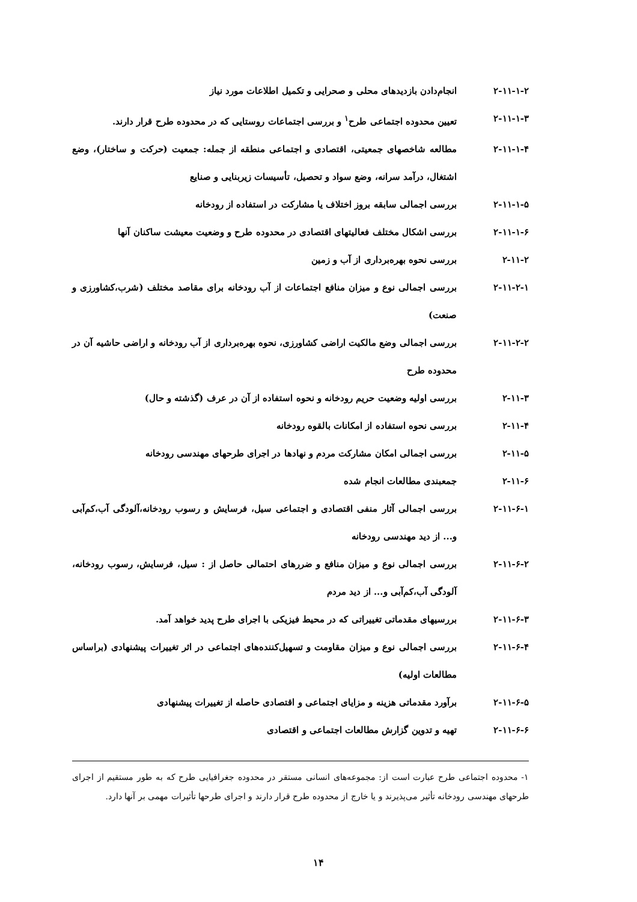۲-۱۱-۱-۲ انجام‌دادن بازدیدهای محلی و صحرایی و تکمیل اطلاعات مورد نیاز
۲-۱۱-۱-۳ تعیین محدوده اجتماعی طرح<sup>۱</sup> و بررسی اجتماعات روستایی که در محدوده طرح قرار دارند.
۲-۱۱-۱-۴ مطالعه شاخصهای جمعیتی، اقتصادی و اجتماعی منطقه از جمله: جمعیت (حرکت و ساختار)، وضع اشتغال، درآمد سرانه، وضع سواد و تحصیل، تأسیسات زیربنایی و صنایع
۲-۱۱-۱-۵ بررسی اجمالی سابقه بروز اختلاف یا مشارکت در استفاده از رودخانه
۲-۱۱-۱-۶ بررسی اشکال مختلف فعالیتهای اقتصادی در محدوده طرح و وضعیت معیشت ساکنان آنها
۲-۱۱-۲ بررسی نحوه بهره‌برداری از آب و زمین
۲-۱۱-۲-۱ بررسی اجمالی نوع و میزان منافع اجتماعات از آب رودخانه برای مقاصد مختلف (شرب،کشاورزی و صنعت)
۲-۱۱-۲-۲ بررسی اجمالی وضع مالکیت اراضی کشاورزی، نحوه بهره‌برداری از آب رودخانه و اراضی حاشیه آن در محدوده طرح
۲-۱۱-۳ بررسی اولیه وضعیت حریم رودخانه و نحوه استفاده از آن در عرف (گذشته و حال)
۲-۱۱-۴ بررسی نحوه استفاده از امکانات بالقوه رودخانه
۲-۱۱-۵ بررسی اجمالی امکان مشارکت مردم و نهادها در اجرای طرحهای مهندسی رودخانه
۲-۱۱-۶ جمعبندی مطالعات انجام شده
۲-۱۱-۶-۱ بررسی اجمالی آثار منفی اقتصادی و اجتماعی سیل، فرسایش و رسوب رودخانه،آلودگی آب،کم‌آبی و... از دید مهندسی رودخانه
۲-۱۱-۶-۲ بررسی اجمالی نوع و میزان منافع و ضررهای احتمالی حاصل از : سیل، فرسایش، رسوب رودخانه، آلودگی آب،کم‌آبی و... از دید مردم
۲-۱۱-۶-۳ بررسیهای مقدماتی تغییراتی که در محیط فیزیکی با اجرای طرح پدید خواهد آمد.
۲-۱۱-۶-۴ بررسی اجمالی نوع و میزان مقاومت و تسهیل‌کننده‌های اجتماعی در اثر تغییرات پیشنهادی (براساس مطالعات اولیه)
۲-۱۱-۶-۵ برآورد مقدماتی هزینه و مزایای اجتماعی و اقتصادی حاصله از تغییرات پیشنهادی
۲-۱۱-۶-۶ تهیه و تدوین گزارش مطالعات اجتماعی و اقتصادی
۱- محدوده اجتماعی طرح عبارت است از: مجموعه‌های انسانی مستقر در محدوده جغرافیایی طرح که به طور مستقیم از اجرای طرحهای مهندسی رودخانه تأثیر می‌پذیرند و یا خارج از محدوده طرح قرار دارند و اجرای طرحها تأثیرات مهمی بر آنها دارد.
۱۴